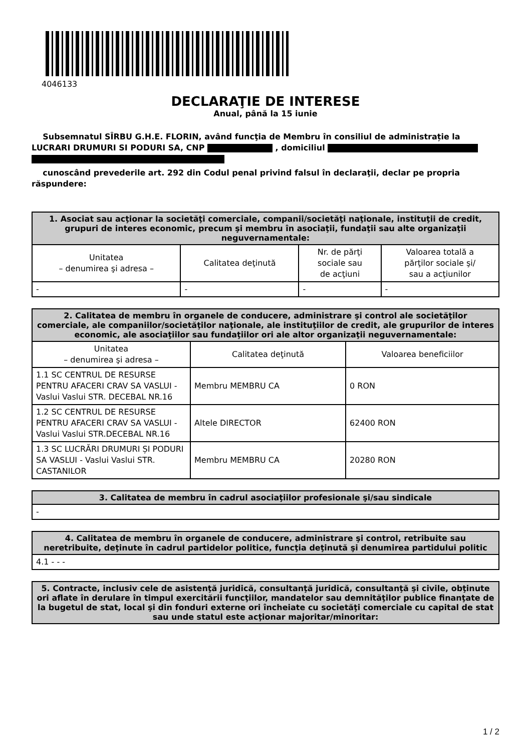4046133
DECLARAŢIE DE INTERESE
Anual, până la 15 iunie
Subsemnatul SÎRBU G.H.E. FLORIN, având funcţia de Membru în consiliul de administrație la LUCRARI DRUMURI SI PODURI SA, CNP , domiciliul
cunoscând prevederile art. 292 din Codul penal privind falsul în declaraţii, declar pe propria răspundere:
| 1. Asociat sau acţionar la societăţi comerciale, companii/societăţi naţionale, instituţii de credit, grupuri de interes economic, precum şi membru în asociaţii, fundaţii sau alte organizaţii neguvernamentale: | | | |
| --- | --- | --- | --- |
| Unitatea – denumirea şi adresa – | Calitatea deţinută | Nr. de părţi sociale sau de acţiuni | Valoarea totală a părţilor sociale şi/ sau a acţiunilor |
| - | - | - | - |
| 2. Calitatea de membru în organele de conducere, administrare şi control ale societăţilor comerciale, ale companiilor/societăţilor naţionale, ale instituţiilor de credit, ale grupurilor de interes economic, ale asociaţiilor sau fundaţiilor ori ale altor organizaţii neguvernamentale: | | |
| --- | --- | --- |
| Unitatea – denumirea şi adresa – | Calitatea deţinută | Valoarea beneficiilor |
| 1.1 SC CENTRUL DE RESURSE PENTRU AFACERI CRAV SA VASLUI - Vaslui Vaslui STR. DECEBAL NR.16 | Membru MEMBRU CA | 0 RON |
| 1.2 SC CENTRUL DE RESURSE PENTRU AFACERI CRAV SA VASLUI - Vaslui Vaslui STR.DECEBAL NR.16 | Altele DIRECTOR | 62400 RON |
| 1.3 SC LUCRĂRI DRUMURI ȘI PODURI SA VASLUI - Vaslui Vaslui STR. CASTANILOR | Membru MEMBRU CA | 20280 RON |
| 3. Calitatea de membru în cadrul asociaţiilor profesionale şi/sau sindicale |
| --- |
| - |
| 4. Calitatea de membru în organele de conducere, administrare şi control, retribuite sau neretribuite, deţinute în cadrul partidelor politice, funcţia deţinută şi denumirea partidului politic |
| --- |
| 4.1 - - - |
| 5. Contracte, inclusiv cele de asistenţă juridică, consultanţă juridică, consultanţă şi civile, obţinute ori aflate în derulare în timpul exercitării funcţiilor, mandatelor sau demnităţilor publice finanţate de la bugetul de stat, local şi din fonduri externe ori încheiate cu societăţi comerciale cu capital de stat sau unde statul este acţionar majoritar/minoritar: |
| --- |
1 / 2